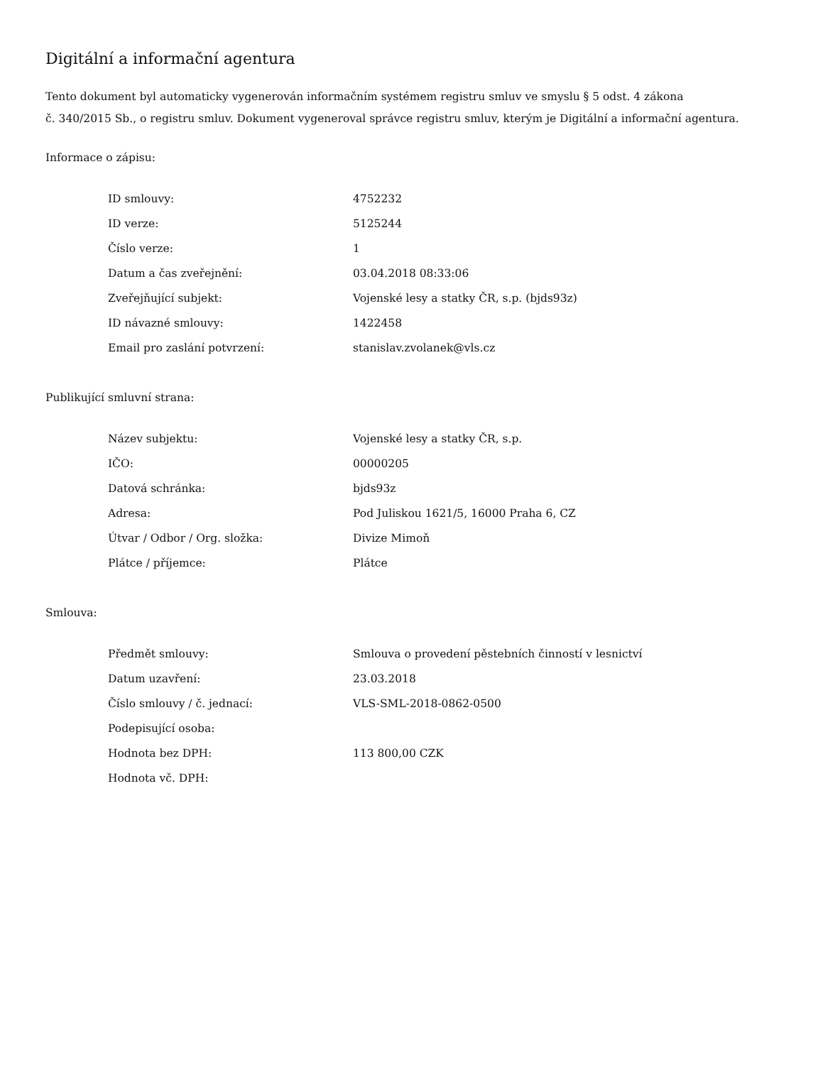Digitální a informační agentura
Tento dokument byl automaticky vygenerován informačním systémem registru smluv ve smyslu § 5 odst. 4 zákona
č. 340/2015 Sb., o registru smluv. Dokument vygeneroval správce registru smluv, kterým je Digitální a informační agentura.
Informace o zápisu:
| ID smlouvy: | 4752232 |
| ID verze: | 5125244 |
| Číslo verze: | 1 |
| Datum a čas zveřejnění: | 03.04.2018 08:33:06 |
| Zveřejňující subjekt: | Vojenské lesy a statky ČR, s.p. (bjds93z) |
| ID návazné smlouvy: | 1422458 |
| Email pro zaslání potvrzení: | stanislav.zvolanek@vls.cz |
Publikující smluvní strana:
| Název subjektu: | Vojenské lesy a statky ČR, s.p. |
| IČO: | 00000205 |
| Datová schránka: | bjds93z |
| Adresa: | Pod Juliskou 1621/5, 16000 Praha 6, CZ |
| Útvar / Odbor / Org. složka: | Divize Mimoň |
| Plátce / příjemce: | Plátce |
Smlouva:
| Předmět smlouvy: | Smlouva o provedení pěstebních činností v lesnictví |
| Datum uzavření: | 23.03.2018 |
| Číslo smlouvy / č. jednací: | VLS-SML-2018-0862-0500 |
| Podepisující osoba: | |
| Hodnota bez DPH: | 113 800,00 CZK |
| Hodnota vč. DPH: | |